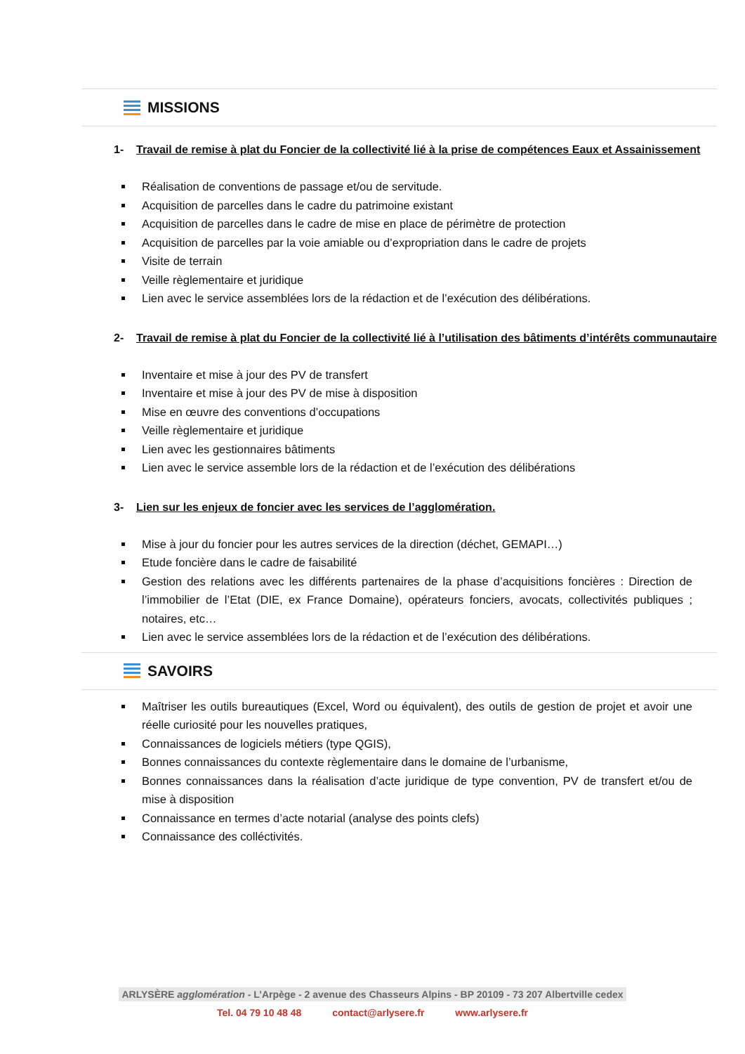MISSIONS
1- Travail de remise à plat du Foncier de la collectivité lié à la prise de compétences Eaux et Assainissement
Réalisation de conventions de passage et/ou de servitude.
Acquisition de parcelles dans le cadre du patrimoine existant
Acquisition de parcelles dans le cadre de mise en place de périmètre de protection
Acquisition de parcelles par la voie amiable ou d’expropriation dans le cadre de projets
Visite de terrain
Veille règlementaire et juridique
Lien avec le service assemblées lors de la rédaction et de l’exécution des délibérations.
2- Travail de remise à plat du Foncier de la collectivité lié à l’utilisation des bâtiments d’intérêts communautaire
Inventaire et mise à jour des PV de transfert
Inventaire et mise à jour des PV de mise à disposition
Mise en œuvre des conventions d’occupations
Veille règlementaire et juridique
Lien avec les gestionnaires bâtiments
Lien avec le service assemble lors de la rédaction et de l’exécution des délibérations
3- Lien sur les enjeux de foncier avec les services de l’agglomération.
Mise à jour du foncier pour les autres services de la direction (déchet, GEMAPI…)
Etude foncière dans le cadre de faisabilité
Gestion des relations avec les différents partenaires de la phase d’acquisitions foncières : Direction de l’immobilier de l’Etat (DIE, ex France Domaine), opérateurs fonciers, avocats, collectivités publiques ; notaires, etc…
Lien avec le service assemblées lors de la rédaction et de l’exécution des délibérations.
SAVOIRS
Maîtriser les outils bureautiques (Excel, Word ou équivalent), des outils de gestion de projet et avoir une réelle curiosité pour les nouvelles pratiques,
Connaissances de logiciels métiers (type QGIS),
Bonnes connaissances du contexte règlementaire dans le domaine de l’urbanisme,
Bonnes connaissances dans la réalisation d’acte juridique de type convention, PV de transfert et/ou de mise à disposition
Connaissance en termes d’acte notarial (analyse des points clefs)
Connaissance des colléctivités.
ARLYSÈRE agglomération - L’Arpège - 2 avenue des Chasseurs Alpins - BP 20109 - 73 207 Albertville cedex
Tel. 04 79 10 48 48 contact@arlysere.fr www.arlysere.fr